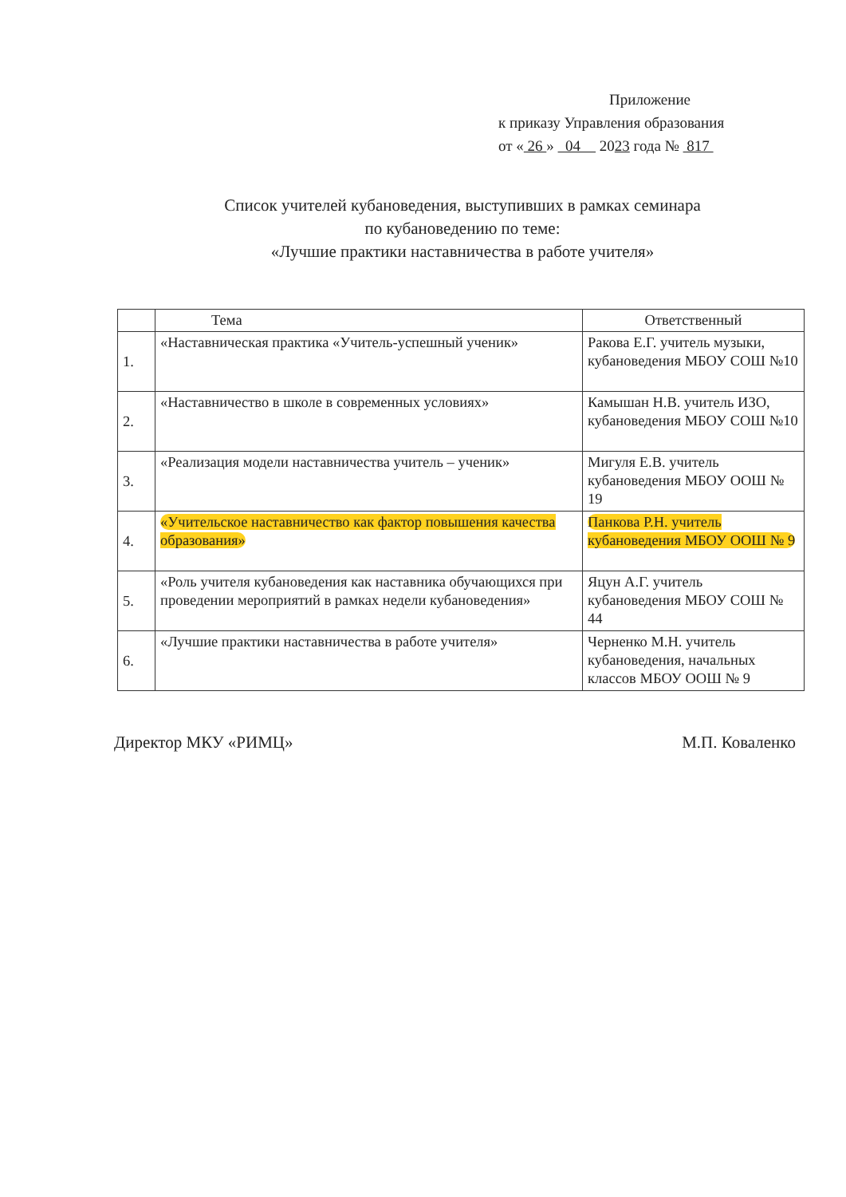Приложение
к приказу Управления образования
от « 26 » 04 2023 года № 817
Список учителей кубановедения, выступивших в рамках семинара
по кубановедению по теме:
«Лучшие практики наставничества в работе учителя»
| | Тема | Ответственный |
| --- | --- | --- |
| 1. | «Наставническая практика «Учитель-успешный ученик» | Ракова Е.Г. учитель музыки, кубановедения МБОУ СОШ №10 |
| 2. | «Наставничество в школе в современных условиях» | Камышан Н.В. учитель ИЗО, кубановедения МБОУ СОШ №10 |
| 3. | «Реализация модели наставничества учитель – ученик» | Мигуля Е.В. учитель кубановедения МБОУ ООШ № 19 |
| 4. | «Учительское наставничество как фактор повышения качества образования» | Панкова Р.Н. учитель кубановедения МБОУ ООШ № 9 |
| 5. | «Роль учителя кубановедения как наставника обучающихся при проведении мероприятий в рамках недели кубановедения» | Яцун А.Г. учитель кубановедения МБОУ СОШ № 44 |
| 6. | «Лучшие практики наставничества в работе учителя» | Черненко М.Н. учитель кубановедения, начальных классов МБОУ ООШ № 9 |
Директор МКУ «РИМЦ» М.П. Коваленко